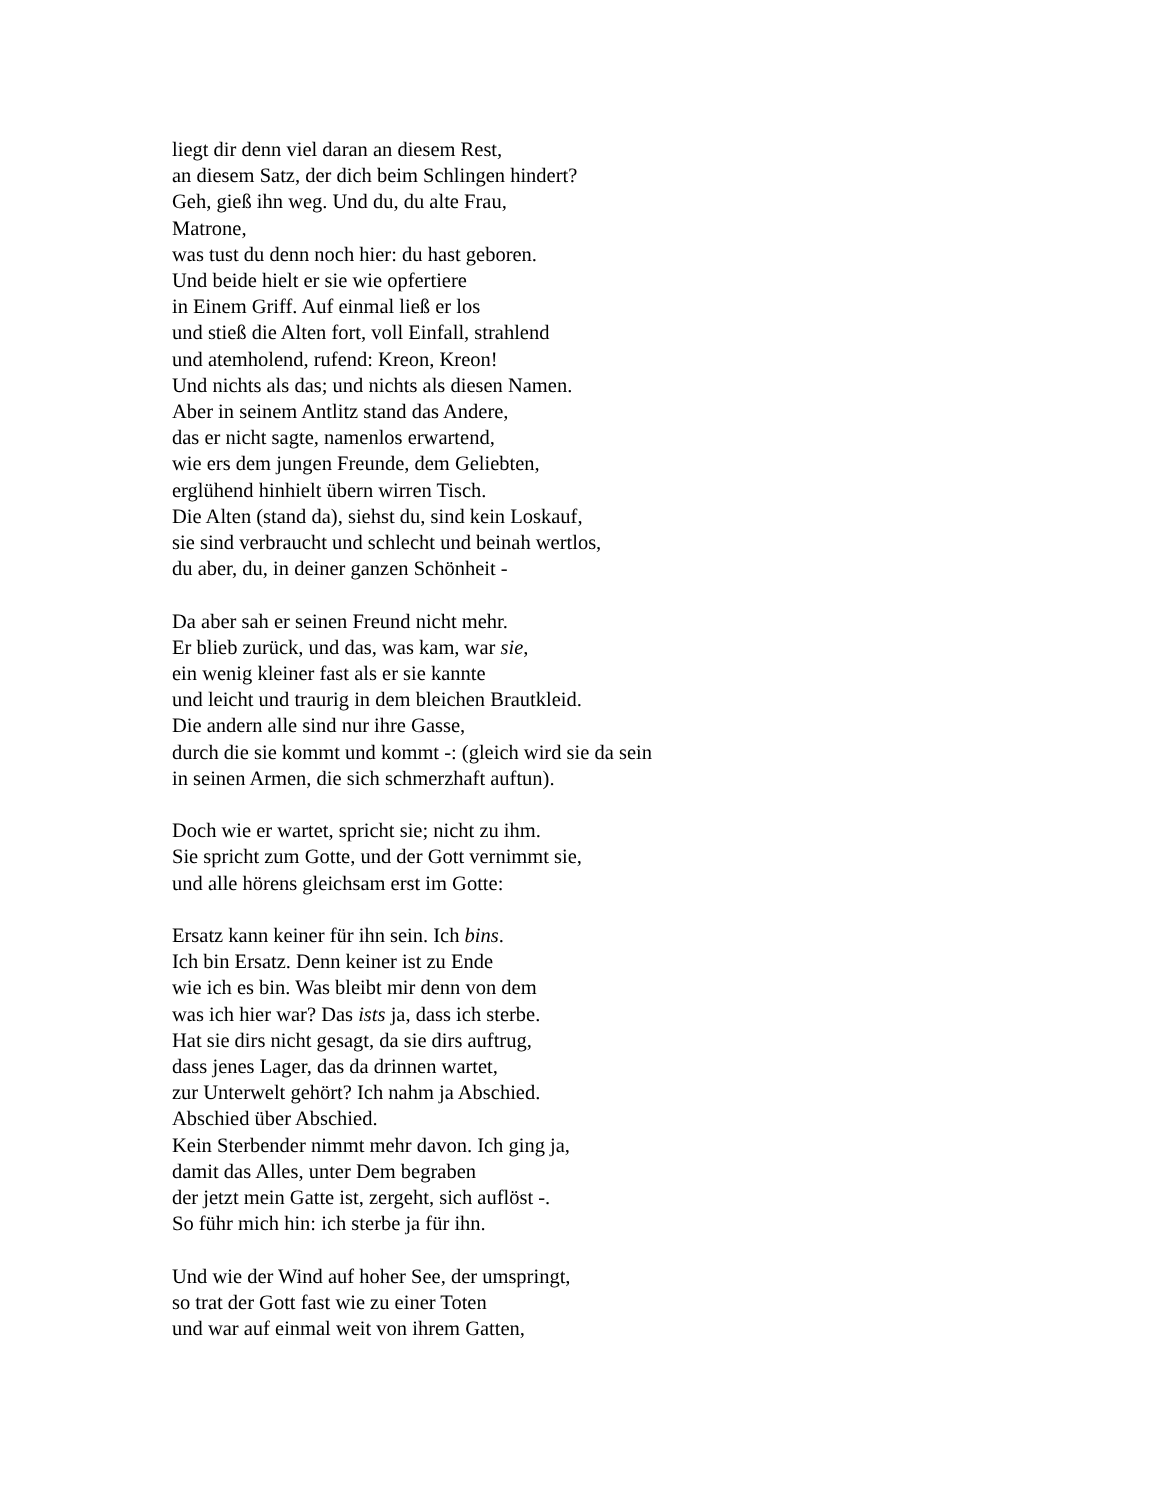liegt dir denn viel daran an diesem Rest,
an diesem Satz, der dich beim Schlingen hindert?
Geh, gieß ihn weg. Und du, du alte Frau,
Matrone,
was tust du denn noch hier: du hast geboren.
Und beide hielt er sie wie opfertiere
in Einem Griff. Auf einmal ließ er los
und stieß die Alten fort, voll Einfall, strahlend
und atemholend, rufend: Kreon, Kreon!
Und nichts als das; und nichts als diesen Namen.
Aber in seinem Antlitz stand das Andere,
das er nicht sagte, namenlos erwartend,
wie ers dem jungen Freunde, dem Geliebten,
erglühend hinhielt übern wirren Tisch.
Die Alten (stand da), siehst du, sind kein Loskauf,
sie sind verbraucht und schlecht und beinah wertlos,
du aber, du, in deiner ganzen Schönheit -
Da aber sah er seinen Freund nicht mehr.
Er blieb zurück, und das, was kam, war sie,
ein wenig kleiner fast als er sie kannte
und leicht und traurig in dem bleichen Brautkleid.
Die andern alle sind nur ihre Gasse,
durch die sie kommt und kommt -: (gleich wird sie da sein
in seinen Armen, die sich schmerzhaft auftun).
Doch wie er wartet, spricht sie; nicht zu ihm.
Sie spricht zum Gotte, und der Gott vernimmt sie,
und alle hörens gleichsam erst im Gotte:
Ersatz kann keiner für ihn sein. Ich bins.
Ich bin Ersatz. Denn keiner ist zu Ende
wie ich es bin. Was bleibt mir denn von dem
was ich hier war? Das ists ja, dass ich sterbe.
Hat sie dirs nicht gesagt, da sie dirs auftrug,
dass jenes Lager, das da drinnen wartet,
zur Unterwelt gehört? Ich nahm ja Abschied.
Abschied über Abschied.
Kein Sterbender nimmt mehr davon. Ich ging ja,
damit das Alles, unter Dem begraben
der jetzt mein Gatte ist, zergeht, sich auflöst -.
So führ mich hin: ich sterbe ja für ihn.
Und wie der Wind auf hoher See, der umspringt,
so trat der Gott fast wie zu einer Toten
und war auf einmal weit von ihrem Gatten,